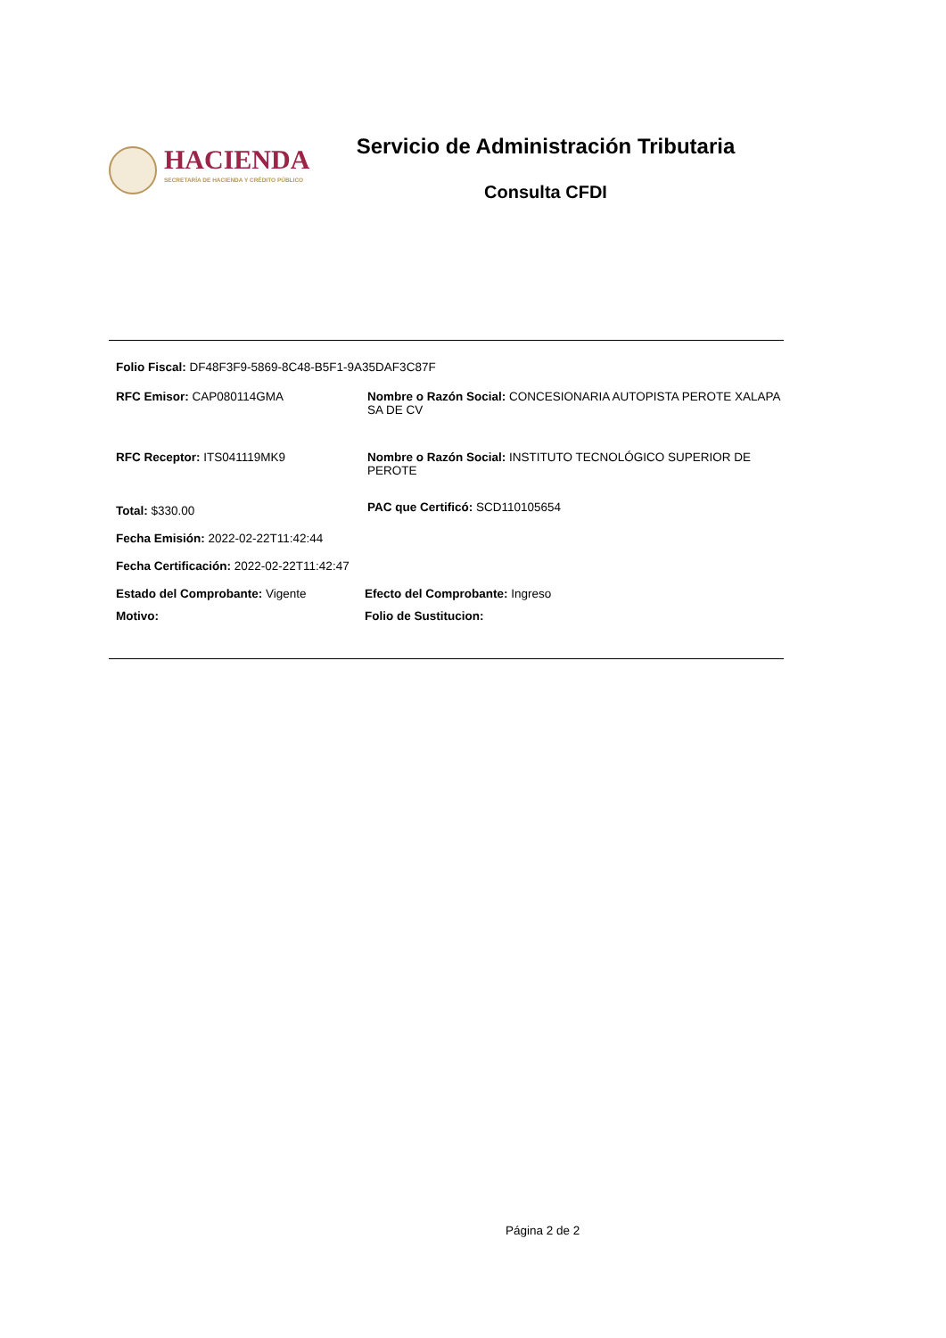HACIENDA
SECRETARÍA DE HACIENDA Y CRÉDITO PÚBLICO
Servicio de Administración Tributaria
Consulta CFDI
Folio Fiscal: DF48F3F9-5869-8C48-B5F1-9A35DAF3C87F
RFC Emisor: CAP080114GMA Nombre o Razón Social: CONCESIONARIA AUTOPISTA PEROTE XALAPA SA DE CV
RFC Receptor: ITS041119MK9 Nombre o Razón Social: INSTITUTO TECNOLÓGICO SUPERIOR DE PEROTE
Total: $330.00
PAC que Certificó: SCD110105654
Fecha Emisión: 2022-02-22T11:42:44
Fecha Certificación: 2022-02-22T11:42:47
Estado del Comprobante: Vigente Efecto del Comprobante: Ingreso
Motivo: Folio de Sustitucion:
Página 2 de 2